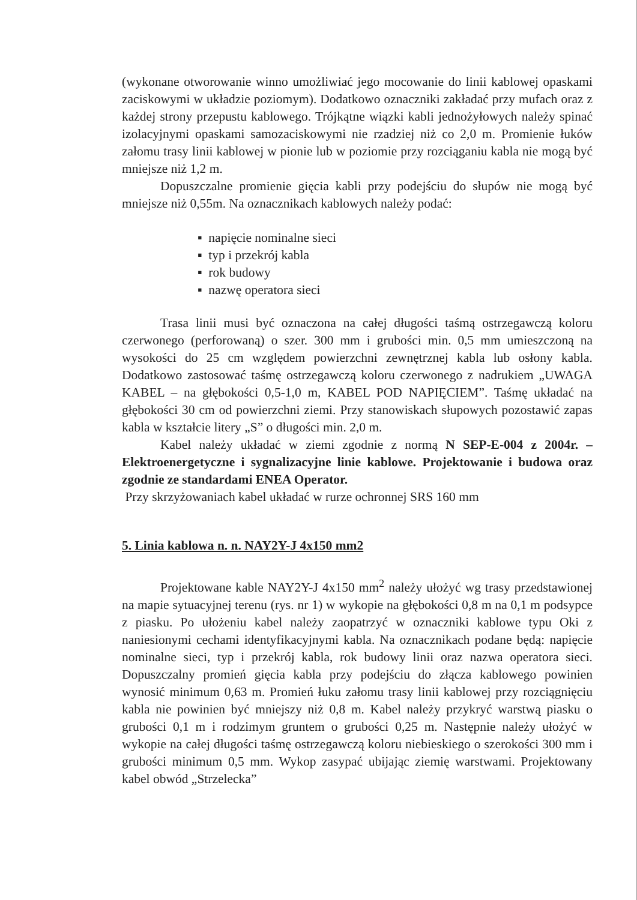(wykonane otworowanie winno umożliwiać jego mocowanie do linii kablowej opaskami zaciskowymi w układzie poziomym). Dodatkowo oznaczniki zakładać przy mufach oraz z każdej strony przepustu kablowego. Trójkątne wiązki kabli jednożyłowych należy spinać izolacyjnymi opaskami samozaciskowymi nie rzadziej niż co 2,0 m. Promienie łuków załomu trasy linii kablowej w pionie lub w poziomie przy rozciąganiu kabla nie mogą być mniejsze niż 1,2 m.
Dopuszczalne promienie gięcia kabli przy podejściu do słupów nie mogą być mniejsze niż 0,55m. Na oznacznikach kablowych należy podać:
▪ napięcie nominalne sieci
▪ typ i przekrój kabla
▪ rok budowy
▪ nazwę operatora sieci
Trasa linii musi być oznaczona na całej długości taśmą ostrzegawczą koloru czerwonego (perforowaną) o szer. 300 mm i grubości min. 0,5 mm umieszczoną na wysokości do 25 cm względem powierzchni zewnętrznej kabla lub osłony kabla. Dodatkowo zastosować taśmę ostrzegawczą koloru czerwonego z nadrukiem „UWAGA KABEL – na głębokości 0,5-1,0 m, KABEL POD NAPIĘCIEM”. Taśmę układać na głębokości 30 cm od powierzchni ziemi. Przy stanowiskach słupowych pozostawić zapas kabla w kształcie litery „S” o długości min. 2,0 m.
Kabel należy układać w ziemi zgodnie z normą N SEP-E-004 z 2004r. – Elektroenergetyczne i sygnalizacyjne linie kablowe. Projektowanie i budowa oraz zgodnie ze standardami ENEA Operator.
Przy skrzyżowaniach kabel układać w rurze ochronnej SRS 160 mm
5. Linia kablowa n. n. NAY2Y-J 4x150 mm2
Projektowane kable NAY2Y-J 4x150 mm<sup>2</sup> należy ułożyć wg trasy przedstawionej na mapie sytuacyjnej terenu (rys. nr 1) w wykopie na głębokości 0,8 m na 0,1 m podsypce z piasku. Po ułożeniu kabel należy zaopatrzyć w oznaczniki kablowe typu Oki z naniesionymi cechami identyfikacyjnymi kabla. Na oznacznikach podane będą: napięcie nominalne sieci, typ i przekrój kabla, rok budowy linii oraz nazwa operatora sieci. Dopuszczalny promień gięcia kabla przy podejściu do złącza kablowego powinien wynosić minimum 0,63 m. Promień łuku załomu trasy linii kablowej przy rozciągnięciu kabla nie powinien być mniejszy niż 0,8 m. Kabel należy przykryć warstwą piasku o grubości 0,1 m i rodzimym gruntem o grubości 0,25 m. Następnie należy ułożyć w wykopie na całej długości taśmę ostrzegawczą koloru niebieskiego o szerokości 300 mm i grubości minimum 0,5 mm. Wykop zasypać ubijając ziemię warstwami. Projektowany kabel obwód „Strzelecka”